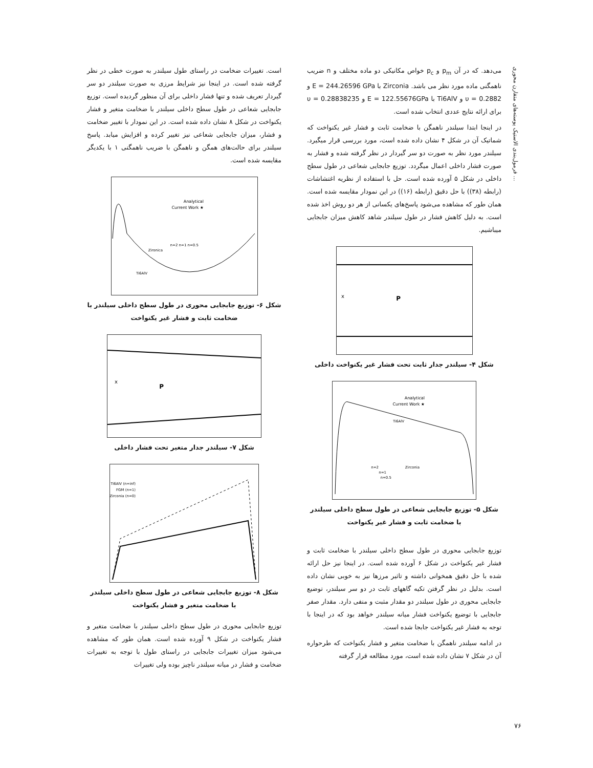فرمول‌بندی الاستیک پوسته‌های متقارن محوری ...
می‌دهد. که در آن p<sub>m</sub> و p<sub>c</sub> خواص مکانیکی دو ماده مختلف و n ضریب ناهمگنی ماده مورد نظر می باشد. Zirconia با E = 244.26596 GPa و υ = 0.2882 و Ti6AlV با E = 122.55676GPa و υ = 0.28838235 برای ارائه نتایج عددی انتخاب شده است.
در اینجا ابتدا سیلندر ناهمگن با ضخامت ثابت و فشار غیر یکنواخت که شماتیک آن در شکل ۴ نشان داده شده است، مورد بررسی قرار میگیرد. سیلندر مورد نظر به صورت دو سر گیردار در نظر گرفته شده و فشار به صورت فشار داخلی اعمال میگردد. توزیع جابجایی شعاعی در طول سطح داخلی در شکل ۵ آورده شده است. حل با استفاده از نظریه اغتشاشات (رابطه (۳۸)) با حل دقیق (رابطه (۱۶)) در این نمودار مقایسه شده است. همان طور که مشاهده می‌شود پاسخ‌های یکسانی از هر دو روش اخذ شده است. به دلیل کاهش فشار در طول سیلندر شاهد کاهش میزان جابجایی میباشیم.
P
x
شکل ۴- سیلندر جدار ثابت تحت فشار غیر یکنواخت داخلی
Analytical
★ Current Work
Ti6AlV
Zirconia
n=2
n=1
n=0.5
شکل ۵- توزیع جابجایی شعاعی در طول سطح داخلی سیلندر با ضخامت ثابت و فشار غیر یکنواخت
توزیع جابجایی محوری در طول سطح داخلی سیلندر با ضخامت ثابت و فشار غیر یکنواخت در شکل ۶ آورده شده است. در اینجا نیز حل ارائه شده با حل دقیق همخوانی داشته و تاثیر مرزها نیز به خوبی نشان داده است. بدلیل در نظر گرفتن تکیه گاههای ثابت در دو سر سیلندر، توضیع جابجایی محوری در طول سیلندر دو مقدار مثبت و منفی دارد. مقدار صفر جابجایی با توضیع یکنواخت فشار میانه سیلندر خواهد بود که در اینجا با توجه به فشار غیر یکنواخت جابجا شده است.
در ادامه سیلندر ناهمگن با ضخامت متغیر و فشار یکنواخت که طرحواره آن در شکل ۷ نشان داده شده است، مورد مطالعه قرار گرفته
است. تغییرات ضخامت در راستای طول سیلندر به صورت خطی در نظر گرفته شده است. در اینجا نیز شرایط مرزی به صورت سیلندر دو سر گیردار تعریف شده و تنها فشار داخلی برای آن منظور گردیده است. توزیع جابجایی شعاعی در طول سطح داخلی سیلندر با ضخامت متغیر و فشار یکنواخت در شکل ۸ نشان داده شده است. در این نمودار با تغییر ضخامت و فشار، میزان جابجایی شعاعی نیز تغییر کرده و افزایش میابد. پاسخ سیلندر برای حالت‌های همگن و ناهمگن با ضریب ناهمگنی ۱ با یکدیگر مقایسه شده است.
Analytical
★ Current Work
Zironica
Ti6AlV
n=2 n=1 n=0.5
شکل ۶- توزیع جابجایی محوری در طول سطح داخلی سیلندر با ضخامت ثابت و فشار غیر یکنواخت
P
x
شکل ۷- سیلندر جدار متغیر تحت فشار داخلی
Ti6AlV (n=inf)
FGM (n=1)
Zirconia (n=0)
شکل ۸- توزیع جابجایی شعاعی در طول سطح داخلی سیلندر با ضخامت متغیر و فشار یکنواخت
توزیع جابجایی محوری در طول سطح داخلی سیلندر با ضخامت متغیر و فشار یکنواخت در شکل ۹ آورده شده است. همان طور که مشاهده می‌شود میزان تغییرات جابجایی در راستای طول با توجه به تغییرات ضخامت و فشار در میانه سیلندر ناچیز بوده ولی تغییرات
۷۶